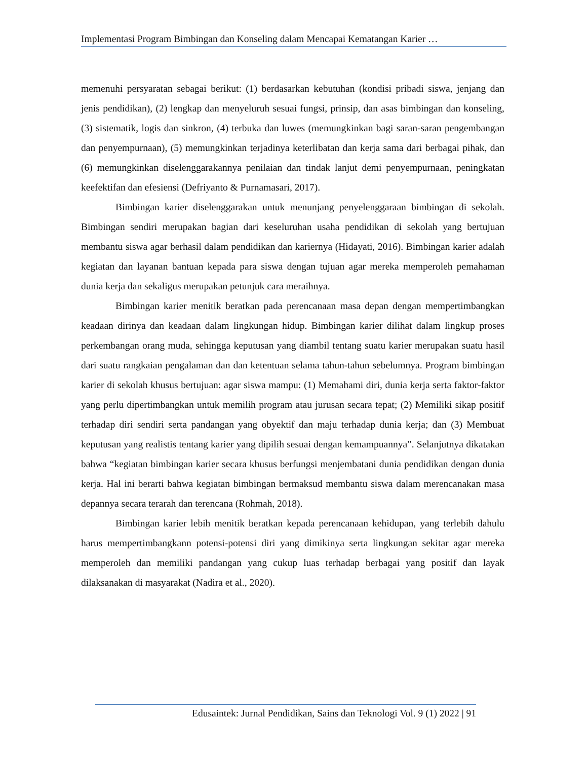Implementasi Program Bimbingan dan Konseling dalam Mencapai Kematangan Karier …
memenuhi persyaratan sebagai berikut: (1) berdasarkan kebutuhan (kondisi pribadi siswa, jenjang dan jenis pendidikan), (2) lengkap dan menyeluruh sesuai fungsi, prinsip, dan asas bimbingan dan konseling, (3) sistematik, logis dan sinkron, (4) terbuka dan luwes (memungkinkan bagi saran-saran pengembangan dan penyempurnaan), (5) memungkinkan terjadinya keterlibatan dan kerja sama dari berbagai pihak, dan (6) memungkinkan diselenggarakannya penilaian dan tindak lanjut demi penyempurnaan, peningkatan keefektifan dan efesiensi (Defriyanto & Purnamasari, 2017).
Bimbingan karier diselenggarakan untuk menunjang penyelenggaraan bimbingan di sekolah. Bimbingan sendiri merupakan bagian dari keseluruhan usaha pendidikan di sekolah yang bertujuan membantu siswa agar berhasil dalam pendidikan dan kariernya (Hidayati, 2016). Bimbingan karier adalah kegiatan dan layanan bantuan kepada para siswa dengan tujuan agar mereka memperoleh pemahaman dunia kerja dan sekaligus merupakan petunjuk cara meraihnya.
Bimbingan karier menitik beratkan pada perencanaan masa depan dengan mempertimbangkan keadaan dirinya dan keadaan dalam lingkungan hidup. Bimbingan karier dilihat dalam lingkup proses perkembangan orang muda, sehingga keputusan yang diambil tentang suatu karier merupakan suatu hasil dari suatu rangkaian pengalaman dan dan ketentuan selama tahun-tahun sebelumnya. Program bimbingan karier di sekolah khusus bertujuan: agar siswa mampu: (1) Memahami diri, dunia kerja serta faktor-faktor yang perlu dipertimbangkan untuk memilih program atau jurusan secara tepat; (2) Memiliki sikap positif terhadap diri sendiri serta pandangan yang obyektif dan maju terhadap dunia kerja; dan (3) Membuat keputusan yang realistis tentang karier yang dipilih sesuai dengan kemampuannya”. Selanjutnya dikatakan bahwa “kegiatan bimbingan karier secara khusus berfungsi menjembatani dunia pendidikan dengan dunia kerja. Hal ini berarti bahwa kegiatan bimbingan bermaksud membantu siswa dalam merencanakan masa depannya secara terarah dan terencana (Rohmah, 2018).
Bimbingan karier lebih menitik beratkan kepada perencanaan kehidupan, yang terlebih dahulu harus mempertimbangkann potensi-potensi diri yang dimikinya serta lingkungan sekitar agar mereka memperoleh dan memiliki pandangan yang cukup luas terhadap berbagai yang positif dan layak dilaksanakan di masyarakat (Nadira et al., 2020).
Edusaintek: Jurnal Pendidikan, Sains dan Teknologi Vol. 9 (1) 2022 | 91